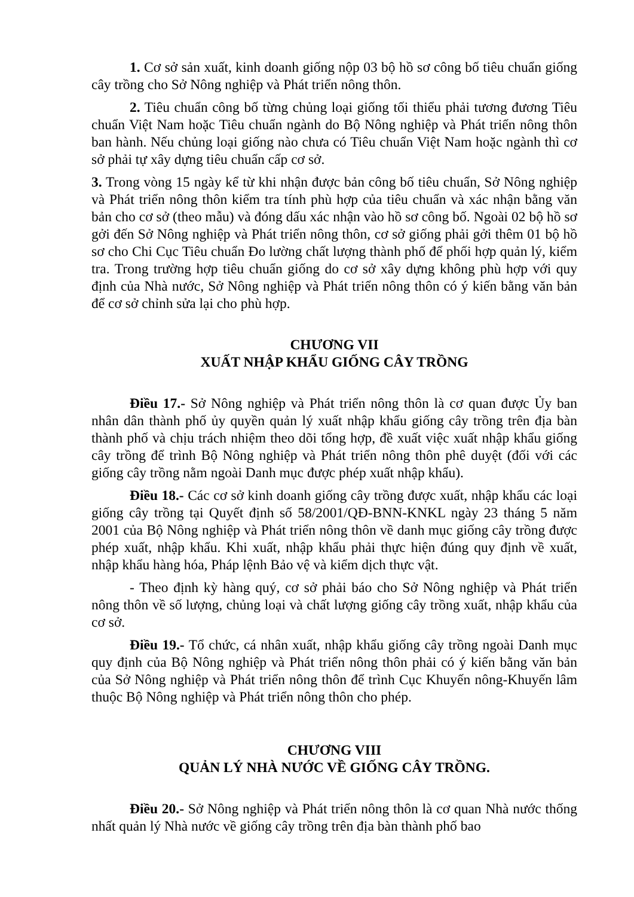1. Cơ sở sản xuất, kinh doanh giống nộp 03 bộ hồ sơ công bố tiêu chuẩn giống cây trồng cho Sở Nông nghiệp và Phát triển nông thôn.
2. Tiêu chuẩn công bố từng chủng loại giống tối thiểu phải tương đương Tiêu chuẩn Việt Nam hoặc Tiêu chuẩn ngành do Bộ Nông nghiệp và Phát triển nông thôn ban hành. Nếu chủng loại giống nào chưa có Tiêu chuẩn Việt Nam hoặc ngành thì cơ sở phải tự xây dựng tiêu chuẩn cấp cơ sở.
3. Trong vòng 15 ngày kể từ khi nhận được bản công bố tiêu chuẩn, Sở Nông nghiệp và Phát triển nông thôn kiểm tra tính phù hợp của tiêu chuẩn và xác nhận bằng văn bản cho cơ sở (theo mẫu) và đóng dấu xác nhận vào hồ sơ công bố. Ngoài 02 bộ hồ sơ gởi đến Sở Nông nghiệp và Phát triển nông thôn, cơ sở giống phải gởi thêm 01 bộ hồ sơ cho Chi Cục Tiêu chuẩn Đo lường chất lượng thành phố để phối hợp quản lý, kiểm tra. Trong trường hợp tiêu chuẩn giống do cơ sở xây dựng không phù hợp với quy định của Nhà nước, Sở Nông nghiệp và Phát triển nông thôn có ý kiến bằng văn bản để cơ sở chỉnh sửa lại cho phù hợp.
CHƯƠNG VII
XUẤT NHẬP KHẨU GIỐNG CÂY TRỒNG
Điều 17.- Sở Nông nghiệp và Phát triển nông thôn là cơ quan được Ủy ban nhân dân thành phố ủy quyền quản lý xuất nhập khẩu giống cây trồng trên địa bàn thành phố và chịu trách nhiệm theo dõi tổng hợp, đề xuất việc xuất nhập khẩu giống cây trồng để trình Bộ Nông nghiệp và Phát triển nông thôn phê duyệt (đối với các giống cây trồng nằm ngoài Danh mục được phép xuất nhập khẩu).
Điều 18.- Các cơ sở kinh doanh giống cây trồng được xuất, nhập khẩu các loại giống cây trồng tại Quyết định số 58/2001/QĐ-BNN-KNKL ngày 23 tháng 5 năm 2001 của Bộ Nông nghiệp và Phát triển nông thôn về danh mục giống cây trồng được phép xuất, nhập khẩu. Khi xuất, nhập khẩu phải thực hiện đúng quy định về xuất, nhập khẩu hàng hóa, Pháp lệnh Bảo vệ và kiểm dịch thực vật.
- Theo định kỳ hàng quý, cơ sở phải báo cho Sở Nông nghiệp và Phát triển nông thôn về số lượng, chủng loại và chất lượng giống cây trồng xuất, nhập khẩu của cơ sở.
Điều 19.- Tổ chức, cá nhân xuất, nhập khẩu giống cây trồng ngoài Danh mục quy định của Bộ Nông nghiệp và Phát triển nông thôn phải có ý kiến bằng văn bản của Sở Nông nghiệp và Phát triển nông thôn để trình Cục Khuyến nông-Khuyến lâm thuộc Bộ Nông nghiệp và Phát triển nông thôn cho phép.
CHƯƠNG VIII
QUẢN LÝ NHÀ NƯỚC VỀ GIỐNG CÂY TRỒNG.
Điều 20.- Sở Nông nghiệp và Phát triển nông thôn là cơ quan Nhà nước thống nhất quản lý Nhà nước về giống cây trồng trên địa bàn thành phố bao